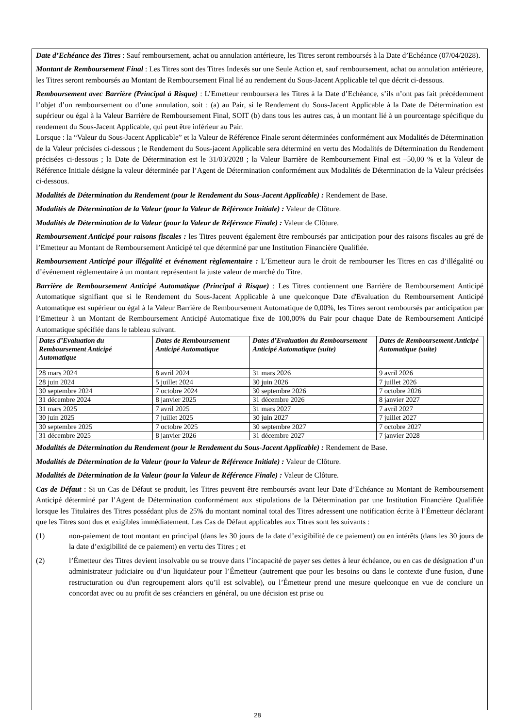Date d’Echéance des Titres : Sauf remboursement, achat ou annulation antérieure, les Titres seront remboursés à la Date d’Echéance (07/04/2028).
Montant de Remboursement Final : Les Titres sont des Titres Indexés sur une Seule Action et, sauf remboursement, achat ou annulation antérieure, les Titres seront remboursés au Montant de Remboursement Final lié au rendement du Sous-Jacent Applicable tel que décrit ci-dessous.
Remboursement avec Barrière (Principal à Risque) : L’Emetteur remboursera les Titres à la Date d’Echéance, s’ils n’ont pas fait précédemment l’objet d’un remboursement ou d’une annulation, soit : (a) au Pair, si le Rendement du Sous-Jacent Applicable à la Date de Détermination est supérieur ou égal à la Valeur Barrière de Remboursement Final, SOIT (b) dans tous les autres cas, à un montant lié à un pourcentage spécifique du rendement du Sous-Jacent Applicable, qui peut être inférieur au Pair.
Lorsque : la “Valeur du Sous-Jacent Applicable” et la Valeur de Référence Finale seront déterminées conformément aux Modalités de Détermination de la Valeur précisées ci-dessous ; le Rendement du Sous-jacent Applicable sera déterminé en vertu des Modalités de Détermination du Rendement précisées ci-dessous ; la Date de Détermination est le 31/03/2028 ; la Valeur Barrière de Remboursement Final est –50,00 % et la Valeur de Référence Initiale désigne la valeur déterminée par l’Agent de Détermination conformément aux Modalités de Détermination de la Valeur précisées ci-dessous.
Modalités de Détermination du Rendement (pour le Rendement du Sous-Jacent Applicable) : Rendement de Base.
Modalités de Détermination de la Valeur (pour la Valeur de Référence Initiale) : Valeur de Clôture.
Modalités de Détermination de la Valeur (pour la Valeur de Référence Finale) : Valeur de Clôture.
Remboursement Anticipé pour raisons fiscales : les Titres peuvent également être remboursés par anticipation pour des raisons fiscales au gré de l’Emetteur au Montant de Remboursement Anticipé tel que déterminé par une Institution Financière Qualifiée.
Remboursement Anticipé pour illégalité et événement règlementaire : L’Emetteur aura le droit de rembourser les Titres en cas d’illégalité ou d’événement règlementaire à un montant représentant la juste valeur de marché du Titre.
Barrière de Remboursement Anticipé Automatique (Principal à Risque) : Les Titres contiennent une Barrière de Remboursement Anticipé Automatique signifiant que si le Rendement du Sous-Jacent Applicable à une quelconque Date d'Evaluation du Remboursement Anticipé Automatique est supérieur ou égal à la Valeur Barrière de Remboursement Automatique de 0,00%, les Titres seront remboursés par anticipation par l’Emetteur à un Montant de Remboursement Anticipé Automatique fixe de 100,00% du Pair pour chaque Date de Remboursement Anticipé Automatique spécifiée dans le tableau suivant.
| Dates d’Evaluation du Remboursement Anticipé Automatique | Dates de Remboursement Anticipé Automatique | Dates d’Evaluation du Remboursement Anticipé Automatique (suite) | Dates de Remboursement Anticipé Automatique (suite) |
| --- | --- | --- | --- |
| 28 mars 2024 | 8 avril 2024 | 31 mars 2026 | 9 avril 2026 |
| 28 juin 2024 | 5 juillet 2024 | 30 juin 2026 | 7 juillet 2026 |
| 30 septembre 2024 | 7 octobre 2024 | 30 septembre 2026 | 7 octobre 2026 |
| 31 décembre 2024 | 8 janvier 2025 | 31 décembre 2026 | 8 janvier 2027 |
| 31 mars 2025 | 7 avril 2025 | 31 mars 2027 | 7 avril 2027 |
| 30 juin 2025 | 7 juillet 2025 | 30 juin 2027 | 7 juillet 2027 |
| 30 septembre 2025 | 7 octobre 2025 | 30 septembre 2027 | 7 octobre 2027 |
| 31 décembre 2025 | 8 janvier 2026 | 31 décembre 2027 | 7 janvier 2028 |
Modalités de Détermination du Rendement (pour le Rendement du Sous-Jacent Applicable) : Rendement de Base.
Modalités de Détermination de la Valeur (pour la Valeur de Référence Initiale) : Valeur de Clôture.
Modalités de Détermination de la Valeur (pour la Valeur de Référence Finale) : Valeur de Clôture.
Cas de Défaut : Si un Cas de Défaut se produit, les Titres peuvent être remboursés avant leur Date d’Echéance au Montant de Remboursement Anticipé déterminé par l’Agent de Détermination conformément aux stipulations de la Détermination par une Institution Financière Qualifiée lorsque les Titulaires des Titres possédant plus de 25% du montant nominal total des Titres adressent une notification écrite à l’Émetteur déclarant que les Titres sont dus et exigibles immédiatement. Les Cas de Défaut applicables aux Titres sont les suivants :
(1) non-paiement de tout montant en principal (dans les 30 jours de la date d’exigibilité de ce paiement) ou en intérêts (dans les 30 jours de la date d’exigibilité de ce paiement) en vertu des Titres ; et
(2) l’Émetteur des Titres devient insolvable ou se trouve dans l’incapacité de payer ses dettes à leur échéance, ou en cas de désignation d’un administrateur judiciaire ou d’un liquidateur pour l’Émetteur (autrement que pour les besoins ou dans le contexte d'une fusion, d'une restructuration ou d'un regroupement alors qu’il est solvable), ou l’Émetteur prend une mesure quelconque en vue de conclure un concordat avec ou au profit de ses créanciers en général, ou une décision est prise ou
28